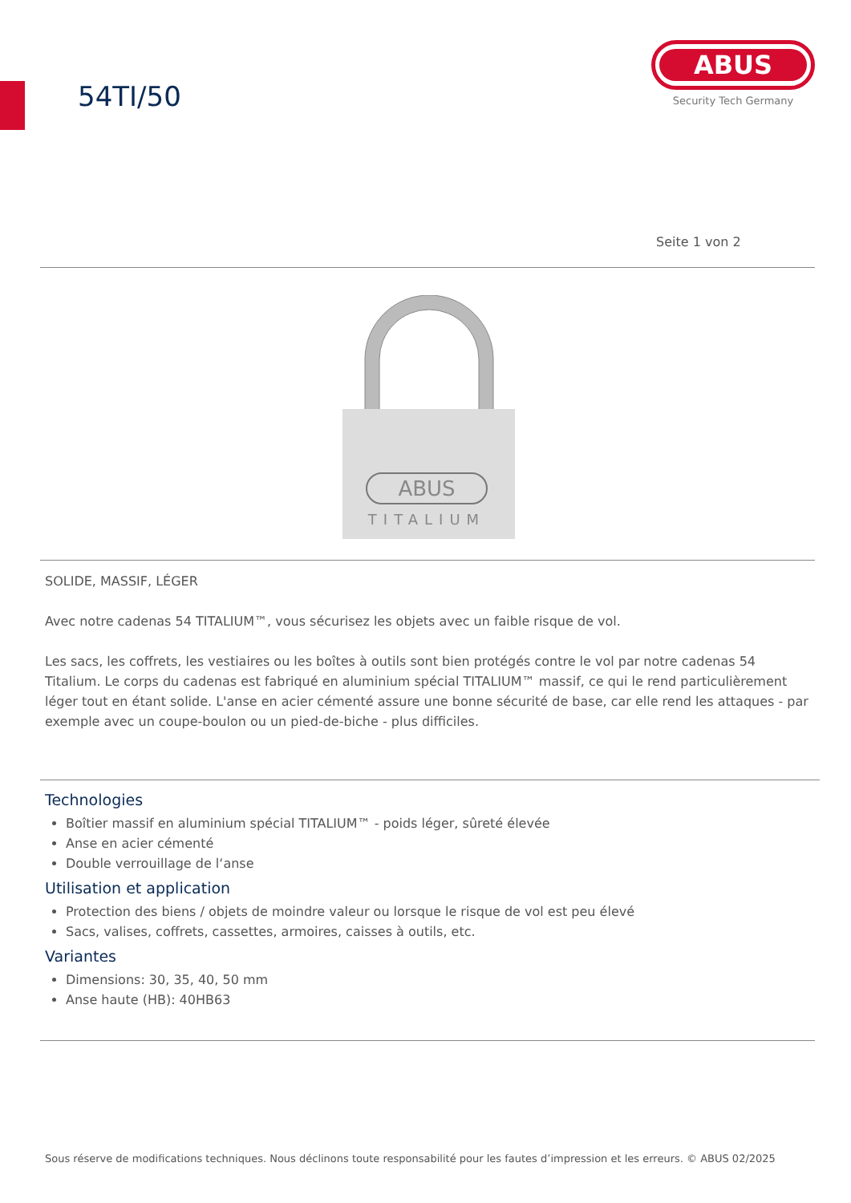54TI/50
ABUS
Security Tech Germany
Seite 1 von 2
ABUS
TITALIUM
SOLIDE, MASSIF, LÉGER
Avec notre cadenas 54 TITALIUM™, vous sécurisez les objets avec un faible risque de vol.
Les sacs, les coffrets, les vestiaires ou les boîtes à outils sont bien protégés contre le vol par notre cadenas 54 Titalium. Le corps du cadenas est fabriqué en aluminium spécial TITALIUM™ massif, ce qui le rend particulièrement léger tout en étant solide. L'anse en acier cémenté assure une bonne sécurité de base, car elle rend les attaques - par exemple avec un coupe-boulon ou un pied-de-biche - plus difficiles.
Technologies
Boîtier massif en aluminium spécial TITALIUM™ - poids léger, sûreté élevée
Anse en acier cémenté
Double verrouillage de l‘anse
Utilisation et application
Protection des biens / objets de moindre valeur ou lorsque le risque de vol est peu élevé
Sacs, valises, coffrets, cassettes, armoires, caisses à outils, etc.
Variantes
Dimensions: 30, 35, 40, 50 mm
Anse haute (HB): 40HB63
Sous réserve de modifications techniques. Nous déclinons toute responsabilité pour les fautes d’impression et les erreurs. © ABUS 02/2025